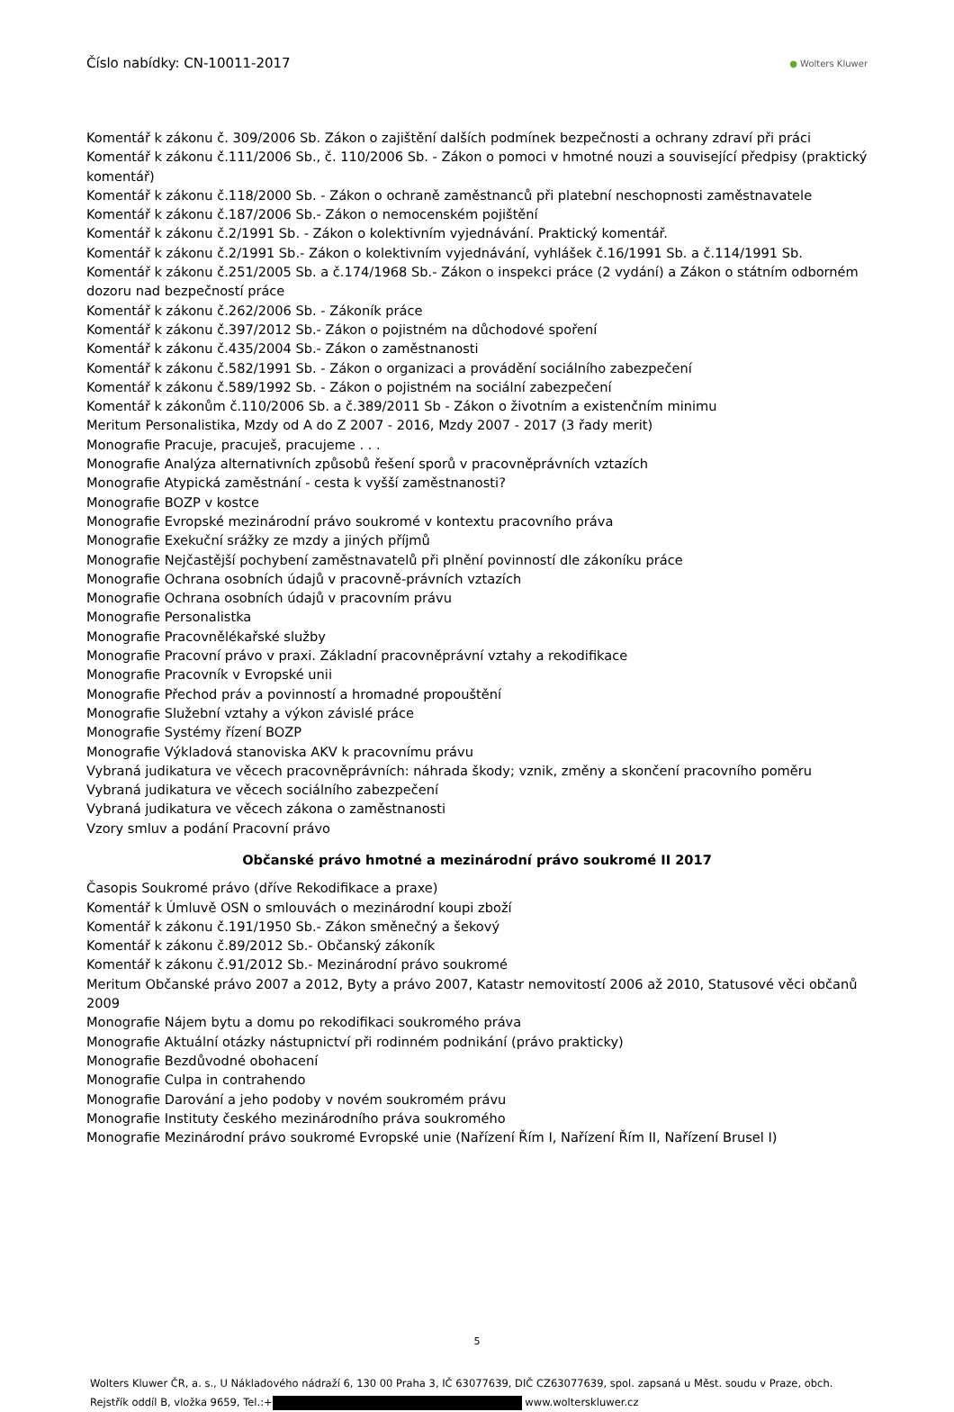Číslo nabídky: CN-10011-2017 ● Wolters Kluwer
Komentář k zákonu č. 309/2006 Sb. Zákon o zajištění dalších podmínek bezpečnosti a ochrany zdraví při práci
Komentář k zákonu č.111/2006 Sb., č. 110/2006 Sb. - Zákon o pomoci v hmotné nouzi a související předpisy (praktický komentář)
Komentář k zákonu č.118/2000 Sb. - Zákon o ochraně zaměstnanců při platební neschopnosti zaměstnavatele
Komentář k zákonu č.187/2006 Sb.- Zákon o nemocenském pojištění
Komentář k zákonu č.2/1991 Sb. - Zákon o kolektivním vyjednávání. Praktický komentář.
Komentář k zákonu č.2/1991 Sb.- Zákon o kolektivním vyjednávání, vyhlášek č.16/1991 Sb. a č.114/1991 Sb.
Komentář k zákonu č.251/2005 Sb. a č.174/1968 Sb.- Zákon o inspekci práce (2 vydání) a Zákon o státním odborném dozoru nad bezpečností práce
Komentář k zákonu č.262/2006 Sb. - Zákoník práce
Komentář k zákonu č.397/2012 Sb.- Zákon o pojistném na důchodové spoření
Komentář k zákonu č.435/2004 Sb.- Zákon o zaměstnanosti
Komentář k zákonu č.582/1991 Sb. - Zákon o organizaci a provádění sociálního zabezpečení
Komentář k zákonu č.589/1992 Sb. - Zákon o pojistném na sociální zabezpečení
Komentář k zákonům č.110/2006 Sb. a č.389/2011 Sb - Zákon o životním a existenčním minimu
Meritum Personalistika, Mzdy od A do Z 2007 - 2016, Mzdy 2007 - 2017 (3 řady merit)
Monografie Pracuje, pracuješ, pracujeme . . .
Monografie Analýza alternativních způsobů řešení sporů v pracovněprávních vztazích
Monografie Atypická zaměstnání - cesta k vyšší zaměstnanosti?
Monografie BOZP v kostce
Monografie Evropské mezinárodní právo soukromé v kontextu pracovního práva
Monografie Exekuční srážky ze mzdy a jiných příjmů
Monografie Nejčastější pochybení zaměstnavatelů při plnění povinností dle zákoníku práce
Monografie Ochrana osobních údajů v pracovně-právních vztazích
Monografie Ochrana osobních údajů v pracovním právu
Monografie Personalistka
Monografie Pracovnělékařské služby
Monografie Pracovní právo v praxi. Základní pracovněprávní vztahy a rekodifikace
Monografie Pracovník v Evropské unii
Monografie Přechod práv a povinností a hromadné propouštění
Monografie Služební vztahy a výkon závislé práce
Monografie Systémy řízení BOZP
Monografie Výkladová stanoviska AKV k pracovnímu právu
Vybraná judikatura ve věcech pracovněprávních: náhrada škody; vznik, změny a skončení pracovního poměru
Vybraná judikatura ve věcech sociálního zabezpečení
Vybraná judikatura ve věcech zákona o zaměstnanosti
Vzory smluv a podání Pracovní právo
Občanské právo hmotné a mezinárodní právo soukromé II 2017
Časopis Soukromé právo (dříve Rekodifikace a praxe)
Komentář k Úmluvě OSN o smlouvách o mezinárodní koupi zboží
Komentář k zákonu č.191/1950 Sb.- Zákon směnečný a šekový
Komentář k zákonu č.89/2012 Sb.- Občanský zákoník
Komentář k zákonu č.91/2012 Sb.- Mezinárodní právo soukromé
Meritum Občanské právo 2007 a 2012, Byty a právo 2007, Katastr nemovitostí 2006 až 2010, Statusové věci občanů 2009
Monografie Nájem bytu a domu po rekodifikaci soukromého práva
Monografie Aktuální otázky nástupnictví při rodinném podnikání (právo prakticky)
Monografie Bezdůvodné obohacení
Monografie Culpa in contrahendo
Monografie Darování a jeho podoby v novém soukromém právu
Monografie Instituty českého mezinárodního práva soukromého
Monografie Mezinárodní právo soukromé Evropské unie (Nařízení Řím I, Nařízení Řím II, Nařízení Brusel I)
5
Wolters Kluwer ČR, a. s., U Nákladového nádraží 6, 130 00 Praha 3, IČ 63077639, DIČ CZ63077639, spol. zapsaná u Měst. soudu v Praze, obch. Rejstřík oddíl B, vložka 9659, Tel.:+ www.wolterskluwer.cz